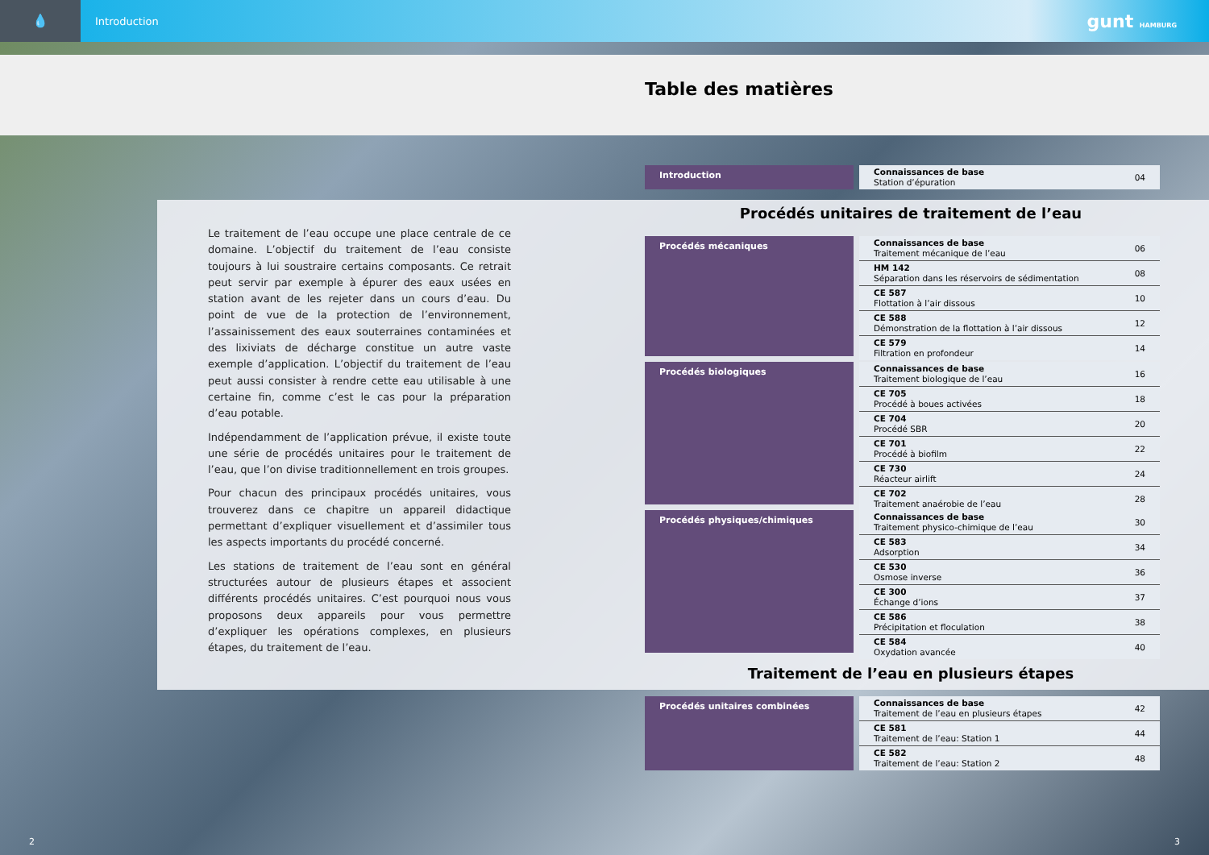💧
Introduction
gunt HAMBURG
Table des matières
Introduction
| Connaissances de base Station d’épuration | 04 |
Procédés unitaires de traitement de l’eau
Le traitement de l’eau occupe une place centrale de ce domaine. L’objectif du traitement de l’eau consiste toujours à lui soustraire certains composants. Ce retrait peut servir par exemple à épurer des eaux usées en station avant de les rejeter dans un cours d’eau. Du point de vue de la protection de l’environnement, l’assainissement des eaux souterraines contaminées et des lixiviats de décharge constitue un autre vaste exemple d’application. L’objectif du traitement de l’eau peut aussi consister à rendre cette eau utilisable à une certaine fin, comme c’est le cas pour la préparation d’eau potable.
Indépendamment de l’application prévue, il existe toute une série de procédés unitaires pour le traitement de l’eau, que l’on divise traditionnellement en trois groupes.
Pour chacun des principaux procédés unitaires, vous trouverez dans ce chapitre un appareil didactique permettant d’expliquer visuellement et d’assimiler tous les aspects importants du procédé concerné.
Les stations de traitement de l’eau sont en général structurées autour de plusieurs étapes et associent différents procédés unitaires. C’est pourquoi nous vous proposons deux appareils pour vous permettre d’expliquer les opérations complexes, en plusieurs étapes, du traitement de l’eau.
Procédés mécaniques
| Connaissances de base Traitement mécanique de l’eau | 06 |
| HM 142 Séparation dans les réservoirs de sédimentation | 08 |
| CE 587 Flottation à l’air dissous | 10 |
| CE 588 Démonstration de la flottation à l’air dissous | 12 |
| CE 579 Filtration en profondeur | 14 |
Procédés biologiques
| Connaissances de base Traitement biologique de l’eau | 16 |
| CE 705 Procédé à boues activées | 18 |
| CE 704 Procédé SBR | 20 |
| CE 701 Procédé à biofilm | 22 |
| CE 730 Réacteur airlift | 24 |
| CE 702 Traitement anaérobie de l’eau | 28 |
Procédés physiques/chimiques
| Connaissances de base Traitement physico-chimique de l’eau | 30 |
| CE 583 Adsorption | 34 |
| CE 530 Osmose inverse | 36 |
| CE 300 Échange d’ions | 37 |
| CE 586 Précipitation et floculation | 38 |
| CE 584 Oxydation avancée | 40 |
Traitement de l’eau en plusieurs étapes
Procédés unitaires combinées
| Connaissances de base Traitement de l’eau en plusieurs étapes | 42 |
| CE 581 Traitement de l’eau: Station 1 | 44 |
| CE 582 Traitement de l’eau: Station 2 | 48 |
2 3